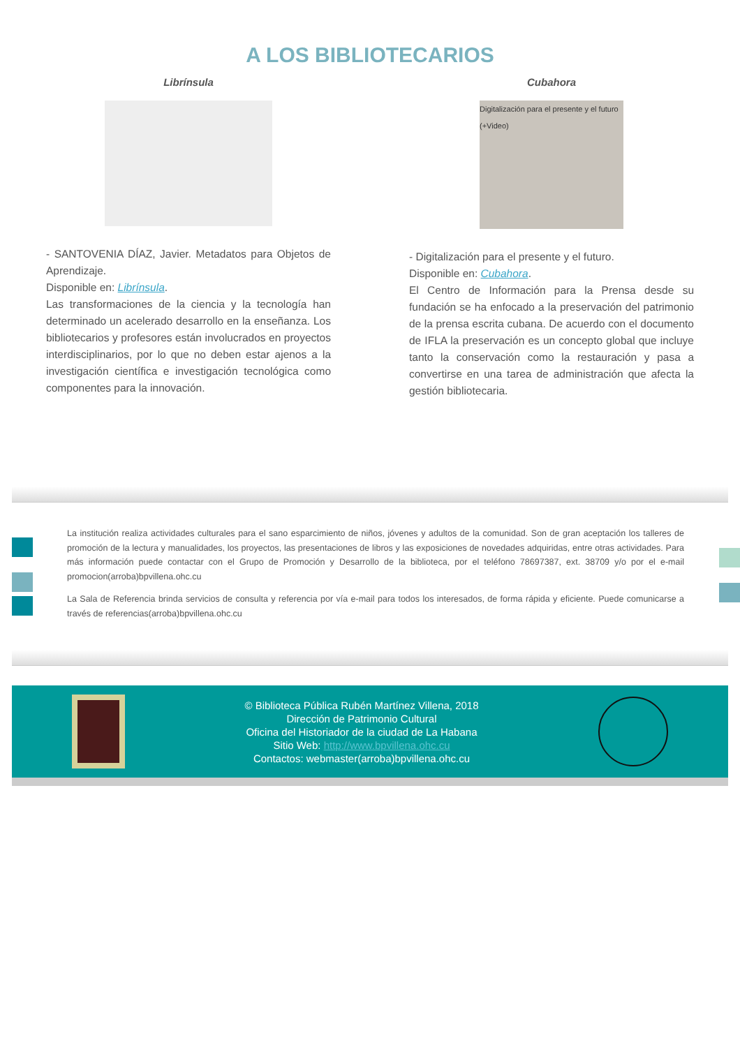A LOS BIBLIOTECARIOS
Librínsula
- SANTOVENIA DÍAZ, Javier. Metadatos para Objetos de Aprendizaje.
Disponible en: Librínsula.
Las transformaciones de la ciencia y la tecnología han determinado un acelerado desarrollo en la enseñanza. Los bibliotecarios y profesores están involucrados en proyectos interdisciplinarios, por lo que no deben estar ajenos a la investigación científica e investigación tecnológica como componentes para la innovación.
Cubahora
Digitalización para el presente y el futuro (+Video)
- Digitalización para el presente y el futuro.
Disponible en: Cubahora.
El Centro de Información para la Prensa desde su fundación se ha enfocado a la preservación del patrimonio de la prensa escrita cubana. De acuerdo con el documento de IFLA la preservación es un concepto global que incluye tanto la conservación como la restauración y pasa a convertirse en una tarea de administración que afecta la gestión bibliotecaria.
La institución realiza actividades culturales para el sano esparcimiento de niños, jóvenes y adultos de la comunidad. Son de gran aceptación los talleres de promoción de la lectura y manualidades, los proyectos, las presentaciones de libros y las exposiciones de novedades adquiridas, entre otras actividades. Para más información puede contactar con el Grupo de Promoción y Desarrollo de la biblioteca, por el teléfono 78697387, ext. 38709 y/o por el e-mail promocion(arroba)bpvillena.ohc.cu
La Sala de Referencia brinda servicios de consulta y referencia por vía e-mail para todos los interesados, de forma rápida y eficiente. Puede comunicarse a través de referencias(arroba)bpvillena.ohc.cu
© Biblioteca Pública Rubén Martínez Villena, 2018
Dirección de Patrimonio Cultural
Oficina del Historiador de la ciudad de La Habana
Sitio Web: http://www.bpvillena.ohc.cu
Contactos: webmaster(arroba)bpvillena.ohc.cu